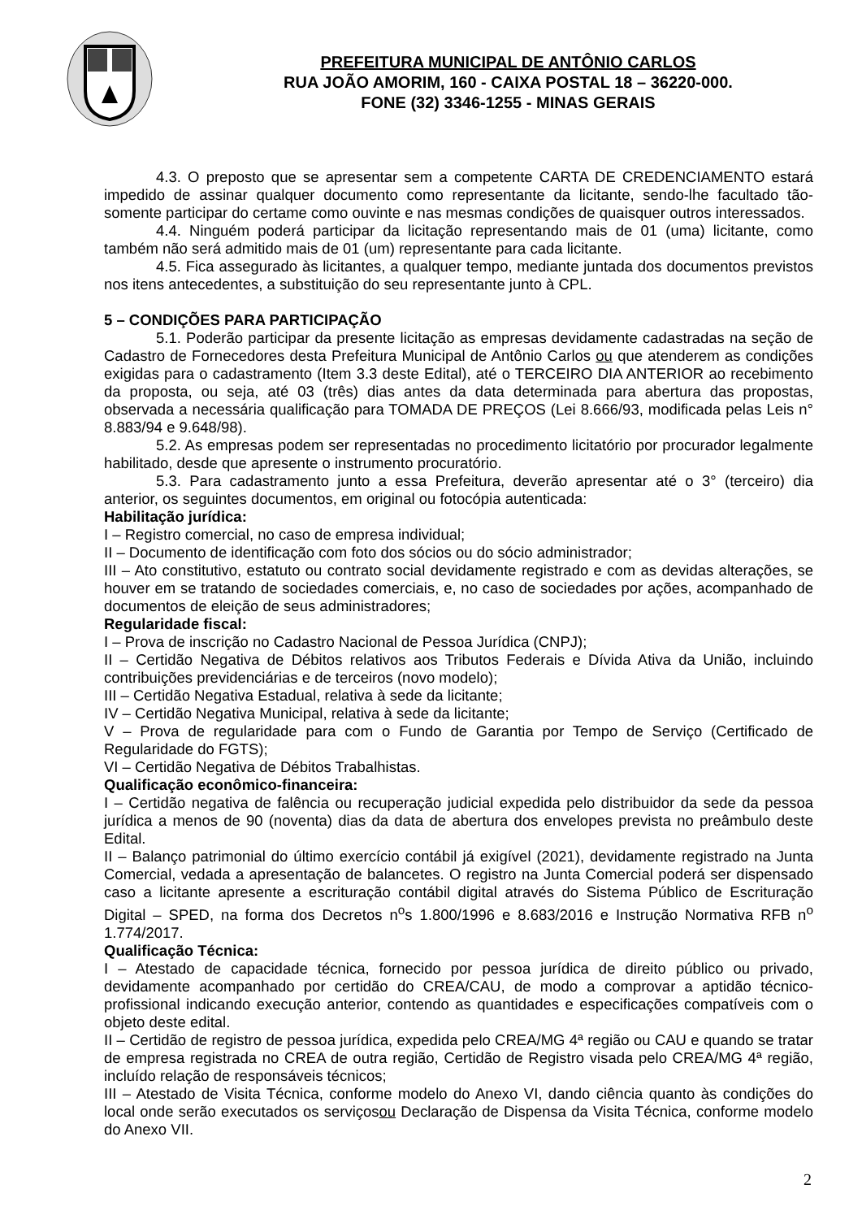PREFEITURA MUNICIPAL DE ANTÔNIO CARLOS
RUA JOÃO AMORIM, 160 - CAIXA POSTAL 18 – 36220-000.
FONE (32) 3346-1255 - MINAS GERAIS
4.3. O preposto que se apresentar sem a competente CARTA DE CREDENCIAMENTO estará impedido de assinar qualquer documento como representante da licitante, sendo-lhe facultado tão-somente participar do certame como ouvinte e nas mesmas condições de quaisquer outros interessados.
4.4. Ninguém poderá participar da licitação representando mais de 01 (uma) licitante, como também não será admitido mais de 01 (um) representante para cada licitante.
4.5. Fica assegurado às licitantes, a qualquer tempo, mediante juntada dos documentos previstos nos itens antecedentes, a substituição do seu representante junto à CPL.
5 – CONDIÇÕES PARA PARTICIPAÇÃO
5.1. Poderão participar da presente licitação as empresas devidamente cadastradas na seção de Cadastro de Fornecedores desta Prefeitura Municipal de Antônio Carlos ou que atenderem as condições exigidas para o cadastramento (Item 3.3 deste Edital), até o TERCEIRO DIA ANTERIOR ao recebimento da proposta, ou seja, até 03 (três) dias antes da data determinada para abertura das propostas, observada a necessária qualificação para TOMADA DE PREÇOS (Lei 8.666/93, modificada pelas Leis n° 8.883/94 e 9.648/98).
5.2. As empresas podem ser representadas no procedimento licitatório por procurador legalmente habilitado, desde que apresente o instrumento procuratório.
5.3. Para cadastramento junto a essa Prefeitura, deverão apresentar até o 3° (terceiro) dia anterior, os seguintes documentos, em original ou fotocópia autenticada:
Habilitação jurídica:
I – Registro comercial, no caso de empresa individual;
II – Documento de identificação com foto dos sócios ou do sócio administrador;
III – Ato constitutivo, estatuto ou contrato social devidamente registrado e com as devidas alterações, se houver em se tratando de sociedades comerciais, e, no caso de sociedades por ações, acompanhado de documentos de eleição de seus administradores;
Regularidade fiscal:
I – Prova de inscrição no Cadastro Nacional de Pessoa Jurídica (CNPJ);
II – Certidão Negativa de Débitos relativos aos Tributos Federais e Dívida Ativa da União, incluindo contribuições previdenciárias e de terceiros (novo modelo);
III – Certidão Negativa Estadual, relativa à sede da licitante;
IV – Certidão Negativa Municipal, relativa à sede da licitante;
V – Prova de regularidade para com o Fundo de Garantia por Tempo de Serviço (Certificado de Regularidade do FGTS);
VI – Certidão Negativa de Débitos Trabalhistas.
Qualificação econômico-financeira:
I – Certidão negativa de falência ou recuperação judicial expedida pelo distribuidor da sede da pessoa jurídica a menos de 90 (noventa) dias da data de abertura dos envelopes prevista no preâmbulo deste Edital.
II – Balanço patrimonial do último exercício contábil já exigível (2021), devidamente registrado na Junta Comercial, vedada a apresentação de balancetes. O registro na Junta Comercial poderá ser dispensado caso a licitante apresente a escrituração contábil digital através do Sistema Público de Escrituração Digital – SPED, na forma dos Decretos n<sup>o</sup>s 1.800/1996 e 8.683/2016 e Instrução Normativa RFB n<sup>o</sup> 1.774/2017.
Qualificação Técnica:
I – Atestado de capacidade técnica, fornecido por pessoa jurídica de direito público ou privado, devidamente acompanhado por certidão do CREA/CAU, de modo a comprovar a aptidão técnico-profissional indicando execução anterior, contendo as quantidades e especificações compatíveis com o objeto deste edital.
II – Certidão de registro de pessoa jurídica, expedida pelo CREA/MG 4ª região ou CAU e quando se tratar de empresa registrada no CREA de outra região, Certidão de Registro visada pelo CREA/MG 4ª região, incluído relação de responsáveis técnicos;
III – Atestado de Visita Técnica, conforme modelo do Anexo VI, dando ciência quanto às condições do local onde serão executados os serviçosou Declaração de Dispensa da Visita Técnica, conforme modelo do Anexo VII.
2